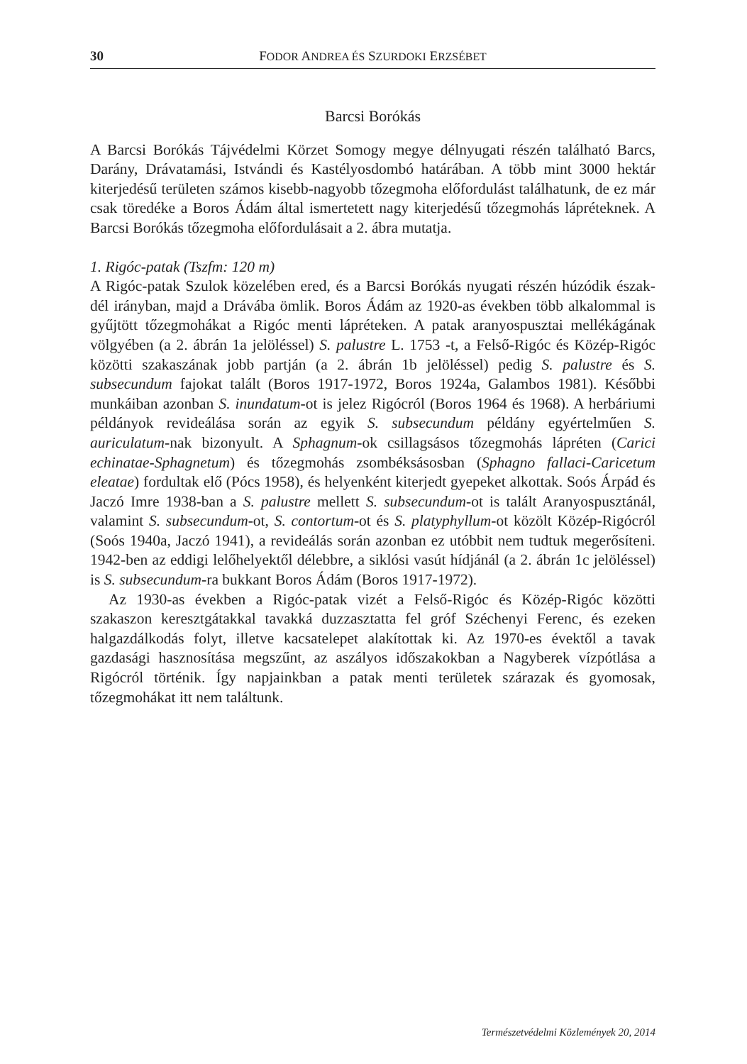30 FODOR ANDREA ÉS SZURDOKI ERZSÉBET
Barcsi Borókás
A Barcsi Borókás Tájvédelmi Körzet Somogy megye délnyugati részén található Barcs, Darány, Drávatamási, Istvándi és Kastélyosdombó határában. A több mint 3000 hektár kiterjedésű területen számos kisebb-nagyobb tőzegmoha előfordulást találhatunk, de ez már csak töredéke a Boros Ádám által ismertetett nagy kiterjedésű tőzegmohás lápréteknek. A Barcsi Borókás tőzegmoha előfordulásait a 2. ábra mutatja.
1. Rigóc-patak (Tszfm: 120 m)
A Rigóc-patak Szulok közelében ered, és a Barcsi Borókás nyugati részén húzódik észak-dél irányban, majd a Drávába ömlik. Boros Ádám az 1920-as években több alkalommal is gyűjtött tőzegmohákat a Rigóc menti lápréteken. A patak aranyospusztai mellékágának völgyében (a 2. ábrán 1a jelöléssel) S. palustre L. 1753 -t, a Felső-Rigóc és Közép-Rigóc közötti szakaszának jobb partján (a 2. ábrán 1b jelöléssel) pedig S. palustre és S. subsecundum fajokat talált (Boros 1917-1972, Boros 1924a, Galambos 1981). Későbbi munkáiban azonban S. inundatum-ot is jelez Rigócról (Boros 1964 és 1968). A herbáriumi példányok revideálása során az egyik S. subsecundum példány egyértelműen S. auriculatum-nak bizonyult. A Sphagnum-ok csillagsásos tőzegmohás lápréten (Carici echinatae-Sphagnetum) és tőzegmohás zsombéksásosban (Sphagno fallaci-Caricetum eleatae) fordultak elő (Pócs 1958), és helyenként kiterjedt gyepeket alkottak. Soós Árpád és Jaczó Imre 1938-ban a S. palustre mellett S. subsecundum-ot is talált Aranyospusztánál, valamint S. subsecundum-ot, S. contortum-ot és S. platyphyllum-ot közölt Közép-Rigócról (Soós 1940a, Jaczó 1941), a revideálás során azonban ez utóbbit nem tudtuk megerősíteni. 1942-ben az eddigi lelőhelyektől délebbre, a siklósi vasút hídjánál (a 2. ábrán 1c jelöléssel) is S. subsecundum-ra bukkant Boros Ádám (Boros 1917-1972).
Az 1930-as években a Rigóc-patak vizét a Felső-Rigóc és Közép-Rigóc közötti szakaszon keresztgátakkal tavakká duzzasztatta fel gróf Széchenyi Ferenc, és ezeken halgazdálkodás folyt, illetve kacsatelepet alakítottak ki. Az 1970-es évektől a tavak gazdasági hasznosítása megszűnt, az aszályos időszakokban a Nagyberek vízpótlása a Rigócról történik. Így napjainkban a patak menti területek szárazak és gyomosak, tőzegmohákat itt nem találtunk.
Természetvédelmi Közlemények 20, 2014